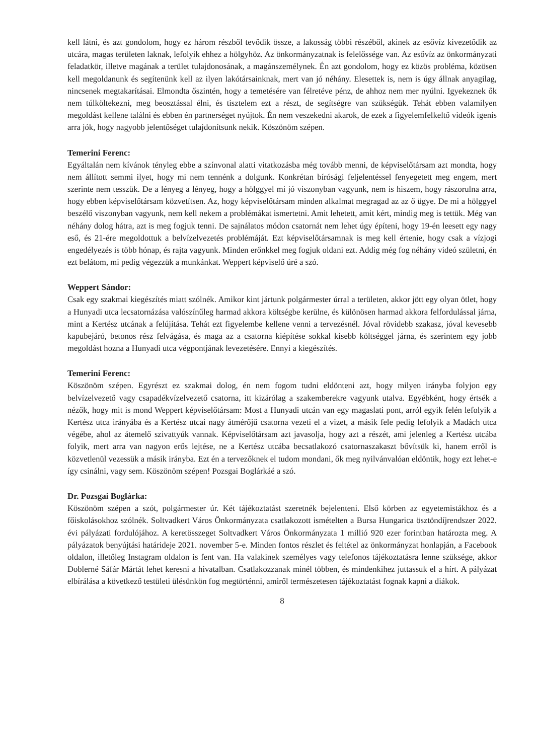kell látni, és azt gondolom, hogy ez három részből tevődik össze, a lakosság többi részéből, akinek az esővíz kivezetődik az utcára, magas területen laknak, lefolyik ehhez a hölgyhöz. Az önkormányzatnak is felelőssége van. Az esővíz az önkormányzati feladatkör, illetve magának a terület tulajdonosának, a magánszemélynek. Én azt gondolom, hogy ez közös probléma, közösen kell megoldanunk és segítenünk kell az ilyen lakótársainknak, mert van jó néhány. Elesettek is, nem is úgy állnak anyagilag, nincsenek megtakarításai. Elmondta őszintén, hogy a temetésére van félretéve pénz, de ahhoz nem mer nyúlni. Igyekeznek ők nem túlköltekezni, meg beosztással élni, és tisztelem ezt a részt, de segítségre van szükségük. Tehát ebben valamilyen megoldást kellene találni és ebben én partnerséget nyújtok. Én nem veszekedni akarok, de ezek a figyelemfelkeltő videók igenis arra jók, hogy nagyobb jelentőséget tulajdonítsunk nekik. Köszönöm szépen.
Temerini Ferenc:
Egyáltalán nem kívánok tényleg ebbe a színvonal alatti vitatkozásba még tovább menni, de képviselőtársam azt mondta, hogy nem állított semmi ilyet, hogy mi nem tennénk a dolgunk. Konkrétan bírósági feljelentéssel fenyegetett meg engem, mert szerinte nem tesszük. De a lényeg a lényeg, hogy a hölggyel mi jó viszonyban vagyunk, nem is hiszem, hogy rászorulna arra, hogy ebben képviselőtársam közvetítsen. Az, hogy képviselőtársam minden alkalmat megragad az az ő ügye. De mi a hölggyel beszélő viszonyban vagyunk, nem kell nekem a problémákat ismertetni. Amit lehetett, amit kért, mindig meg is tettük. Még van néhány dolog hátra, azt is meg fogjuk tenni. De sajnálatos módon csatornát nem lehet úgy építeni, hogy 19-én leesett egy nagy eső, és 21-ére megoldottuk a belvízelvezetés problémáját. Ezt képviselőtársamnak is meg kell értenie, hogy csak a vízjogi engedélyezés is több hónap, és rajta vagyunk. Minden erőnkkel meg fogjuk oldani ezt. Addig még fog néhány videó születni, én ezt belátom, mi pedig végezzük a munkánkat. Weppert képviselő úré a szó.
Weppert Sándor:
Csak egy szakmai kiegészítés miatt szólnék. Amikor kint jártunk polgármester úrral a területen, akkor jött egy olyan ötlet, hogy a Hunyadi utca lecsatornázása valószínűleg harmad akkora költségbe kerülne, és különösen harmad akkora felfordulással járna, mint a Kertész utcának a felújítása. Tehát ezt figyelembe kellene venni a tervezésnél. Jóval rövidebb szakasz, jóval kevesebb kapubejáró, betonos rész felvágása, és maga az a csatorna kiépítése sokkal kisebb költséggel járna, és szerintem egy jobb megoldást hozna a Hunyadi utca végpontjának levezetésére. Ennyi a kiegészítés.
Temerini Ferenc:
Köszönöm szépen. Egyrészt ez szakmai dolog, én nem fogom tudni eldönteni azt, hogy milyen irányba folyjon egy belvízelvezető vagy csapadékvízelvezető csatorna, itt kizárólag a szakemberekre vagyunk utalva. Egyébként, hogy értsék a nézők, hogy mit is mond Weppert képviselőtársam: Most a Hunyadi utcán van egy magaslati pont, arról egyik felén lefolyik a Kertész utca irányába és a Kertész utcai nagy átmérőjű csatorna vezeti el a vizet, a másik fele pedig lefolyik a Madách utca végébe, ahol az átemelő szivattyúk vannak. Képviselőtársam azt javasolja, hogy azt a részét, ami jelenleg a Kertész utcába folyik, mert arra van nagyon erős lejtése, ne a Kertész utcába becsatlakozó csatornaszakaszt bővítsük ki, hanem erről is közvetlenül vezessük a másik irányba. Ezt én a tervezőknek el tudom mondani, ők meg nyilvánvalóan eldöntik, hogy ezt lehet-e így csinálni, vagy sem. Köszönöm szépen! Pozsgai Boglárkáé a szó.
Dr. Pozsgai Boglárka:
Köszönöm szépen a szót, polgármester úr. Két tájékoztatást szeretnék bejelenteni. Első körben az egyetemistákhoz és a főiskolásokhoz szólnék. Soltvadkert Város Önkormányzata csatlakozott ismételten a Bursa Hungarica ösztöndíjrendszer 2022. évi pályázati fordulójához. A keretösszeget Soltvadkert Város Önkormányzata 1 millió 920 ezer forintban határozta meg. A pályázatok benyújtási határideje 2021. november 5-e. Minden fontos részlet és feltétel az önkormányzat honlapján, a Facebook oldalon, illetőleg Instagram oldalon is fent van. Ha valakinek személyes vagy telefonos tájékoztatásra lenne szüksége, akkor Doblerné Sáfár Mártát lehet keresni a hivatalban. Csatlakozzanak minél többen, és mindenkihez juttassuk el a hírt. A pályázat elbírálása a következő testületi ülésünkön fog megtörténni, amiről természetesen tájékoztatást fognak kapni a diákok.
8